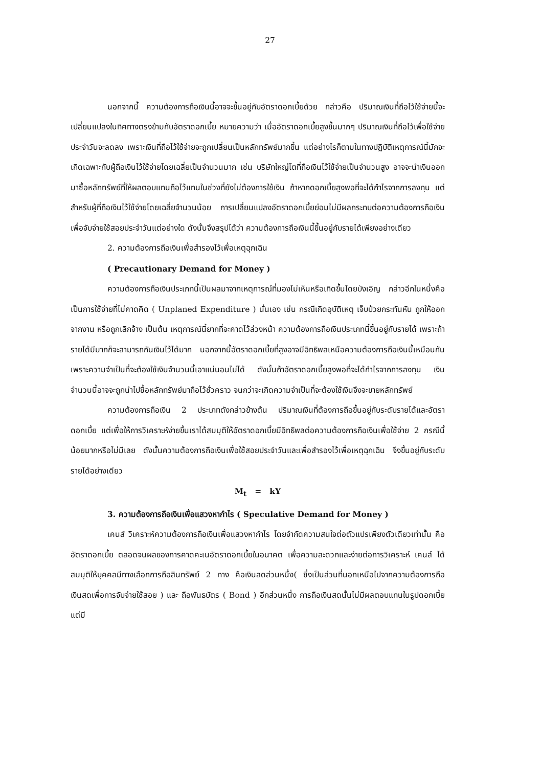27
นอกจากนี้ ความต้องการถือเงินนี้อาจจะขึ้นอยู่กับอัตราดอกเบี้ยด้วย กล่าวคือ ปริมาณเงินที่ถือไว้ใช้จ่ายนี้จะเปลี่ยนแปลงในทิศทางตรงข้ามกับอัตราดอกเบี้ย หมายความว่า เมื่ออัตราดอกเบี้ยสูงขึ้นมากๆ ปริมาณเงินที่ถือไว้เพื่อใช้จ่ายประจำวันจะลดลง เพราะเงินที่ถือไว้ใช้จ่ายจะถูกเปลี่ยนเป็นหลักทรัพย์มากขึ้น แต่อย่างไรก็ตามในทางปฏิบัติเหตุการณ์นี้มักจะเกิดเฉพาะกับผู้ถือเงินไว้ใช้จ่ายโดยเฉลี่ยเป็นจำนวนมาก เช่น บริษัทใหญ่โตที่ถือเงินไว้ใช้จ่ายเป็นจำนวนสูง อาจจะนำเงินออกมาซื้อหลักทรัพย์ที่ให้ผลตอบแทนถือไว้แทนในช่วงที่ยังไม่ต้องการใช้เงิน ถ้าหากดอกเบี้ยสูงพอที่จะได้กำไรจากการลงทุน แต่สำหรับผู้ที่ถือเงินไว้ใช้จ่ายโดยเฉลี่ยจำนวนน้อย การเปลี่ยนแปลงอัตราดอกเบี้ยย่อมไม่มีผลกระทบต่อความต้องการถือเงินเพื่อจับจ่ายใช้สอยประจำวันแต่อย่างใด ดังนั้นจึงสรุปได้ว่า ความต้องการถือเงินนี้ขึ้นอยู่กับรายได้เพียงอย่างเดียว
2. ความต้องการถือเงินเพื่อสำรองไว้เพื่อเหตุฉุกเฉิน
( Precautionary Demand for Money )
ความต้องการถือเงินประเภทนี้เป็นผลมาจากเหตุการณ์ที่มองไม่เห็นหรือเกิดขึ้นโดยบังเอิญ กล่าวอีกในหนึ่งคือ เป็นการใช้จ่ายที่ไม่คาดคิด ( Unplaned Expenditure ) นั่นเอง เช่น กรณีเกิดอุบัติเหตุ เจ็บป่วยกระทันหัน ถูกให้ออกจากงาน หรือถูกเลิกจ้าง เป็นต้น เหตุการณ์นี้ยากที่จะคาดไว้ล่วงหน้า ความต้องการถือเงินประเภทนี้ขึ้นอยู่กับรายได้ เพราะถ้ารายได้มีมากก็จะสามารถกันเงินไว้ได้มาก นอกจากนี้อัตราดอกเบี้ยที่สูงอาจมีอิทธิพลเหนือความต้องการถือเงินนี้เหมือนกัน เพราะความจำเป็นที่จะต้องใช้เงินจำนวนนี้เอาแน่นอนไม่ได้ ดังนั้นถ้าอัตราดอกเบี้ยสูงพอที่จะได้กำไรจากการลงทุน เงินจำนวนนี้อาจจะถูกนำไปซื้อหลักทรัพย์มาถือไว้ชั่วคราว จนกว่าจะเกิดความจำเป็นที่จะต้องใช้เงินจึงจะขายหลักทรัพย์
ความต้องการถือเงิน 2 ประเภทดังกล่าวข้างต้น ปริมาณเงินที่ต้องการถือขึ้นอยู่กับระดับรายได้และอัตราดอกเบี้ย แต่เพื่อให้การวิเคราะห์ง่ายขึ้นเราได้สมมุติให้อัตราดอกเบี้ยมีอิทธิพลต่อความต้องการถือเงินเพื่อใช้จ่าย 2 กรณีนี้น้อยมากหรือไม่มีเลย ดังนั้นความต้องการถือเงินเพื่อใช้สอยประจำวันและเพื่อสำรองไว้เพื่อเหตุฉุกเฉิน จึงขึ้นอยู่กับระดับรายได้อย่างเดียว
M<sub>t</sub> = kY
3. ความต้องการถือเงินเพื่อแสวงหากำไร ( Speculative Demand for Money )
เคนส์ วิเคราะห์ความต้องการถือเงินเพื่อแสวงหากำไร โดยจำกัดความสนใจต่อตัวแปรเพียงตัวเดียวเท่านั้น คือ อัตราดอกเบี้ย ตลอดจนผลของการคาดคะเนอัตราดอกเบี้ยในอนาคต เพื่อความสะดวกและง่ายต่อการวิเคราะห์ เคนส์ ได้สมมุติให้บุคคลมีทางเลือกการถือสินทรัพย์ 2 ทาง คือเงินสดส่วนหนึ่ง( ซึ่งเป็นส่วนที่นอกเหนือไปจากความต้องการถือเงินสดเพื่อการจับจ่ายใช้สอย ) และ ถือพันธบัตร ( Bond ) อีกส่วนหนึ่ง การถือเงินสดนั้นไม่มีผลตอบแทนในรูปดอกเบี้ย แต่มี